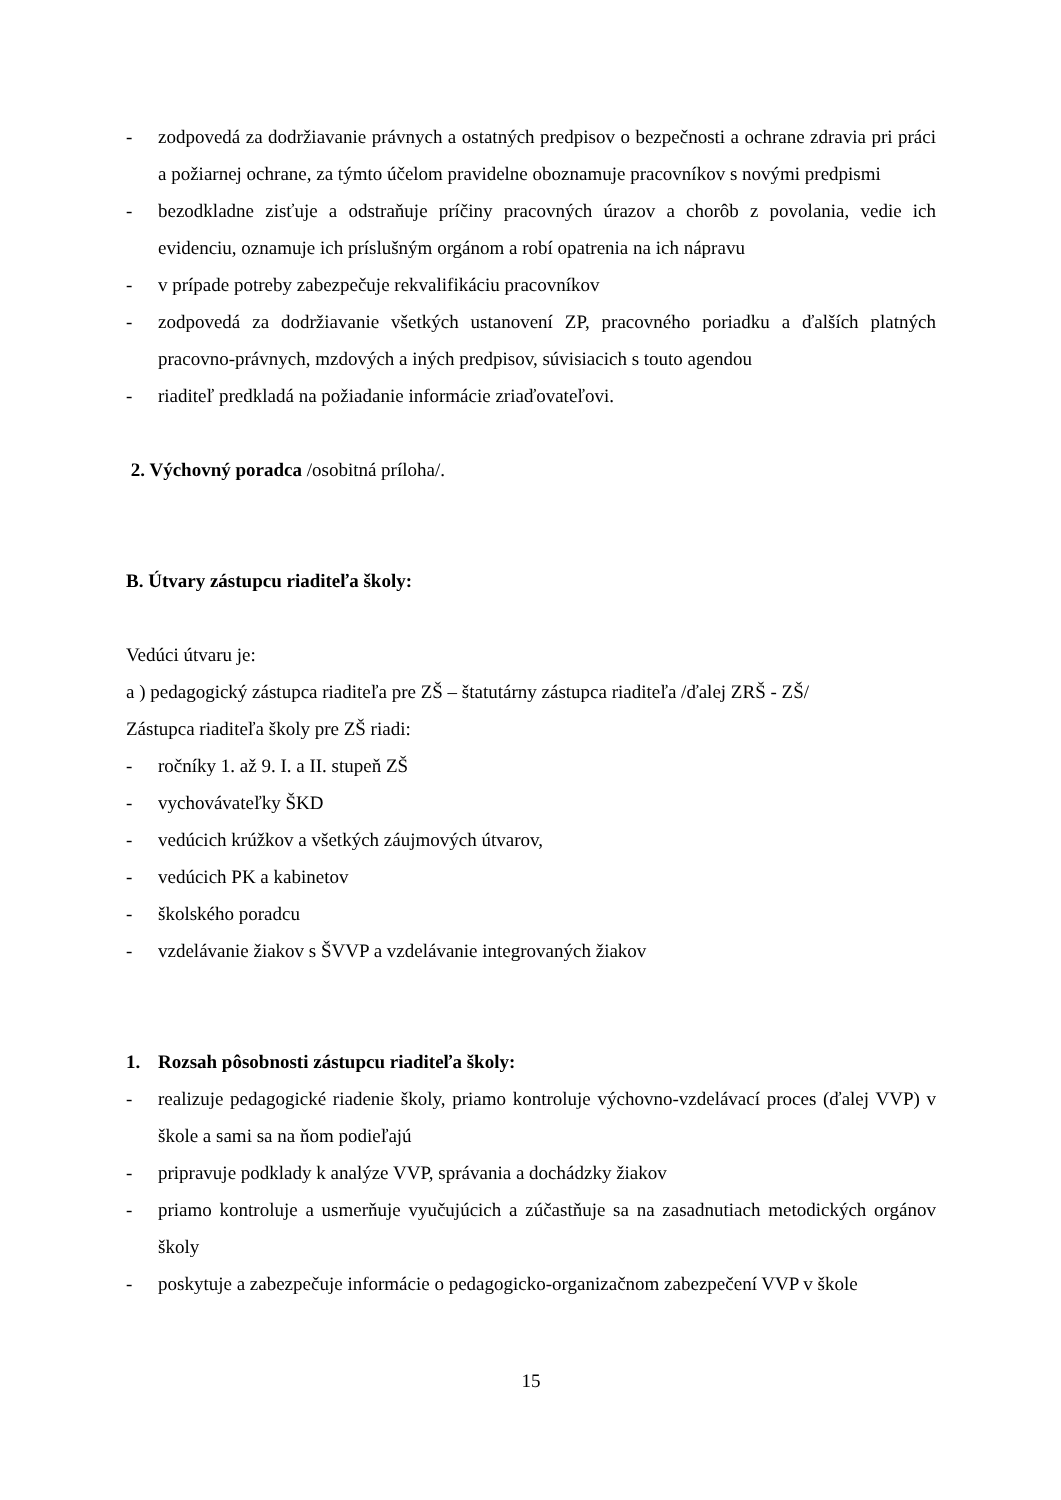- zodpovedá za dodržiavanie právnych a ostatných predpisov o bezpečnosti a ochrane zdravia pri práci a požiarnej ochrane, za týmto účelom pravidelne oboznamuje pracovníkov s novými predpismi
- bezodkladne zisťuje a odstraňuje príčiny pracovných úrazov a chorôb z povolania, vedie ich evidenciu, oznamuje ich príslušným orgánom a robí opatrenia na ich nápravu
- v prípade potreby zabezpečuje rekvalifikáciu pracovníkov
- zodpovedá za dodržiavanie všetkých ustanovení ZP, pracovného poriadku a ďalších platných pracovno-právnych, mzdových a iných predpisov, súvisiacich s touto agendou
- riaditeľ predkladá na požiadanie informácie zriaďovateľovi.
2. Výchovný poradca /osobitná príloha/.
B. Útvary zástupcu riaditeľa školy:
Vedúci útvaru je:
a ) pedagogický zástupca riaditeľa pre ZŠ – štatutárny zástupca riaditeľa /ďalej ZRŠ - ZŠ/
Zástupca riaditeľa školy pre ZŠ riadi:
- ročníky 1. až 9. I. a II. stupeň ZŠ
- vychovávateľky ŠKD
- vedúcich krúžkov a všetkých záujmových útvarov,
- vedúcich PK a kabinetov
- školského poradcu
- vzdelávanie žiakov s ŠVVP a vzdelávanie integrovaných žiakov
1. Rozsah pôsobnosti zástupcu riaditeľa školy:
- realizuje pedagogické riadenie školy, priamo kontroluje výchovno-vzdelávací proces (ďalej VVP) v škole a sami sa na ňom podieľajú
- pripravuje podklady k analýze VVP, správania a dochádzky žiakov
- priamo kontroluje a usmerňuje vyučujúcich a zúčastňuje sa na zasadnutiach metodických orgánov školy
- poskytuje a zabezpečuje informácie o pedagogicko-organizačnom zabezpečení VVP v škole
15